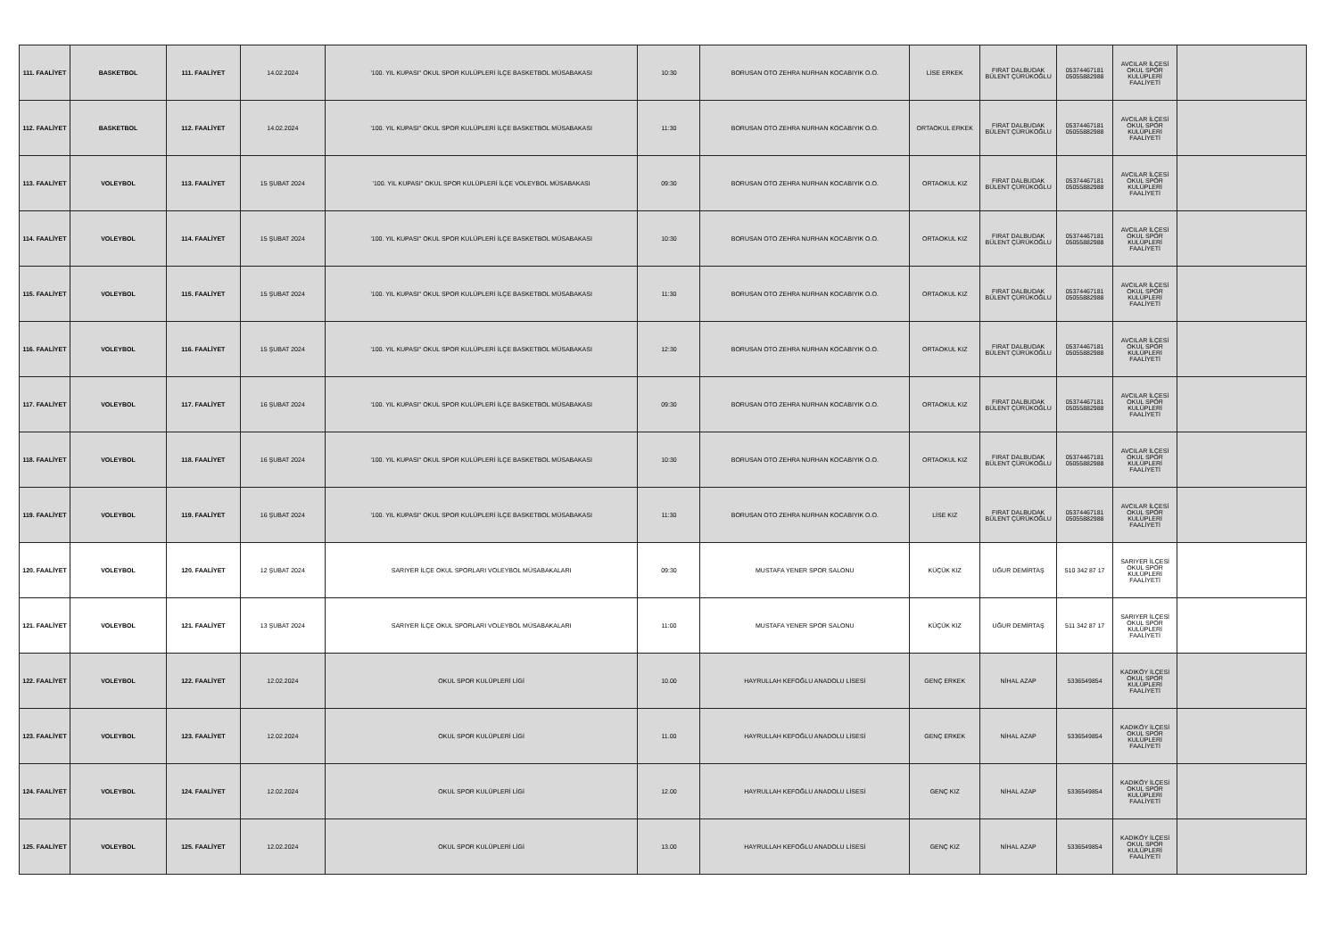| 111. FAALİYET | BASKETBOL | 111. FAALİYET | 14.02.2024 | '100. YIL KUPASI'' OKUL SPOR KULÜPLERİ İLÇE BASKETBOL MÜSABAKASI | 10:30 | BORUSAN OTO ZEHRA NURHAN KOCABIYIK O.O. | LİSE ERKEK | FIRAT DALBUDAK BÜLENT ÇÜRÜKOĞLU | 05374467181 05055882988 | AVCILAR İLÇESİ OKUL SPOR KULÜPLERİ FAALİYETİ | |
| 112. FAALİYET | BASKETBOL | 112. FAALİYET | 14.02.2024 | '100. YIL KUPASI'' OKUL SPOR KULÜPLERİ İLÇE BASKETBOL MÜSABAKASI | 11:30 | BORUSAN OTO ZEHRA NURHAN KOCABIYIK O.O. | ORTAOKUL ERKEK | FIRAT DALBUDAK BÜLENT ÇÜRÜKOĞLU | 05374467181 05055882988 | AVCILAR İLÇESİ OKUL SPOR KULÜPLERİ FAALİYETİ | |
| 113. FAALİYET | VOLEYBOL | 113. FAALİYET | 15 ŞUBAT 2024 | '100. YIL KUPASI'' OKUL SPOR KULÜPLERİ İLÇE VOLEYBOL MÜSABAKASI | 09:30 | BORUSAN OTO ZEHRA NURHAN KOCABIYIK O.O. | ORTAOKUL KIZ | FIRAT DALBUDAK BÜLENT ÇÜRÜKOĞLU | 05374467181 05055882988 | AVCILAR İLÇESİ OKUL SPOR KULÜPLERİ FAALİYETİ | |
| 114. FAALİYET | VOLEYBOL | 114. FAALİYET | 15 ŞUBAT 2024 | '100. YIL KUPASI'' OKUL SPOR KULÜPLERİ İLÇE BASKETBOL MÜSABAKASI | 10:30 | BORUSAN OTO ZEHRA NURHAN KOCABIYIK O.O. | ORTAOKUL KIZ | FIRAT DALBUDAK BÜLENT ÇÜRÜKOĞLU | 05374467181 05055882988 | AVCILAR İLÇESİ OKUL SPOR KULÜPLERİ FAALİYETİ | |
| 115. FAALİYET | VOLEYBOL | 115. FAALİYET | 15 ŞUBAT 2024 | '100. YIL KUPASI'' OKUL SPOR KULÜPLERİ İLÇE BASKETBOL MÜSABAKASI | 11:30 | BORUSAN OTO ZEHRA NURHAN KOCABIYIK O.O. | ORTAOKUL KIZ | FIRAT DALBUDAK BÜLENT ÇÜRÜKOĞLU | 05374467181 05055882988 | AVCILAR İLÇESİ OKUL SPOR KULÜPLERİ FAALİYETİ | |
| 116. FAALİYET | VOLEYBOL | 116. FAALİYET | 15 ŞUBAT 2024 | '100. YIL KUPASI'' OKUL SPOR KULÜPLERİ İLÇE BASKETBOL MÜSABAKASI | 12:30 | BORUSAN OTO ZEHRA NURHAN KOCABIYIK O.O. | ORTAOKUL KIZ | FIRAT DALBUDAK BÜLENT ÇÜRÜKOĞLU | 05374467181 05055882988 | AVCILAR İLÇESİ OKUL SPOR KULÜPLERİ FAALİYETİ | |
| 117. FAALİYET | VOLEYBOL | 117. FAALİYET | 16 ŞUBAT 2024 | '100. YIL KUPASI'' OKUL SPOR KULÜPLERİ İLÇE BASKETBOL MÜSABAKASI | 09:30 | BORUSAN OTO ZEHRA NURHAN KOCABIYIK O.O. | ORTAOKUL KIZ | FIRAT DALBUDAK BÜLENT ÇÜRÜKOĞLU | 05374467181 05055882988 | AVCILAR İLÇESİ OKUL SPOR KULÜPLERİ FAALİYETİ | |
| 118. FAALİYET | VOLEYBOL | 118. FAALİYET | 16 ŞUBAT 2024 | '100. YIL KUPASI'' OKUL SPOR KULÜPLERİ İLÇE BASKETBOL MÜSABAKASI | 10:30 | BORUSAN OTO ZEHRA NURHAN KOCABIYIK O.O. | ORTAOKUL KIZ | FIRAT DALBUDAK BÜLENT ÇÜRÜKOĞLU | 05374467181 05055882988 | AVCILAR İLÇESİ OKUL SPOR KULÜPLERİ FAALİYETİ | |
| 119. FAALİYET | VOLEYBOL | 119. FAALİYET | 16 ŞUBAT 2024 | '100. YIL KUPASI'' OKUL SPOR KULÜPLERİ İLÇE BASKETBOL MÜSABAKASI | 11:30 | BORUSAN OTO ZEHRA NURHAN KOCABIYIK O.O. | LİSE KIZ | FIRAT DALBUDAK BÜLENT ÇÜRÜKOĞLU | 05374467181 05055882988 | AVCILAR İLÇESİ OKUL SPOR KULÜPLERİ FAALİYETİ | |
| 120. FAALİYET | VOLEYBOL | 120. FAALİYET | 12 ŞUBAT 2024 | SARIYER İLÇE OKUL SPORLARI VOLEYBOL MÜSABAKALARI | 09:30 | MUSTAFA YENER SPOR SALONU | KÜÇÜK KIZ | UĞUR DEMİRTAŞ | 510 342 87 17 | SARIYER İLÇESİ OKUL SPOR KULÜPLERİ FAALİYETİ | |
| 121. FAALİYET | VOLEYBOL | 121. FAALİYET | 13 ŞUBAT 2024 | SARIYER İLÇE OKUL SPORLARI VOLEYBOL MÜSABAKALARI | 11:00 | MUSTAFA YENER SPOR SALONU | KÜÇÜK KIZ | UĞUR DEMİRTAŞ | 511 342 87 17 | SARIYER İLÇESİ OKUL SPOR KULÜPLERİ FAALİYETİ | |
| 122. FAALİYET | VOLEYBOL | 122. FAALİYET | 12.02.2024 | OKUL SPOR KULÜPLERİ LİGİ | 10.00 | HAYRULLAH KEFOĞLU ANADOLU LİSESİ | GENÇ ERKEK | NİHAL AZAP | 5336549854 | KADIKÖY İLÇESİ OKUL SPOR KULÜPLERİ FAALİYETİ | |
| 123. FAALİYET | VOLEYBOL | 123. FAALİYET | 12.02.2024 | OKUL SPOR KULÜPLERİ LİGİ | 11.00 | HAYRULLAH KEFOĞLU ANADOLU LİSESİ | GENÇ ERKEK | NİHAL AZAP | 5336549854 | KADIKÖY İLÇESİ OKUL SPOR KULÜPLERİ FAALİYETİ | |
| 124. FAALİYET | VOLEYBOL | 124. FAALİYET | 12.02.2024 | OKUL SPOR KULÜPLERİ LİGİ | 12.00 | HAYRULLAH KEFOĞLU ANADOLU LİSESİ | GENÇ KIZ | NİHAL AZAP | 5336549854 | KADIKÖY İLÇESİ OKUL SPOR KULÜPLERİ FAALİYETİ | |
| 125. FAALİYET | VOLEYBOL | 125. FAALİYET | 12.02.2024 | OKUL SPOR KULÜPLERİ LİGİ | 13.00 | HAYRULLAH KEFOĞLU ANADOLU LİSESİ | GENÇ KIZ | NİHAL AZAP | 5336549854 | KADIKÖY İLÇESİ OKUL SPOR KULÜPLERİ FAALİYETİ | |